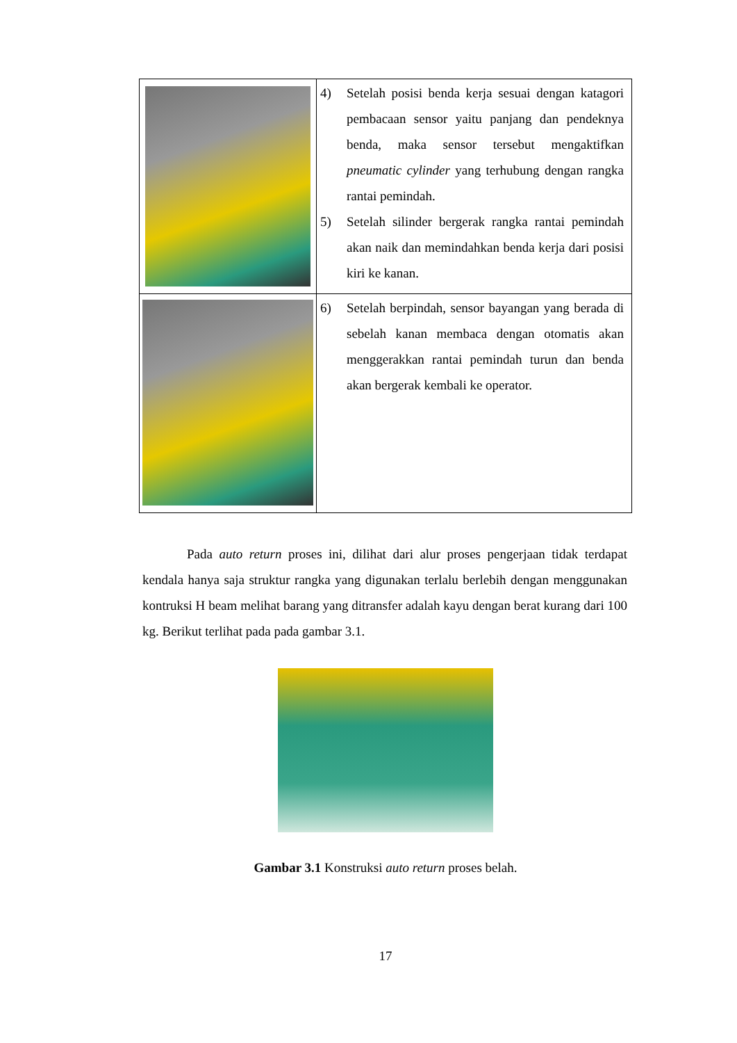| | 4) Setelah posisi benda kerja sesuai dengan katagori pembacaan sensor yaitu panjang dan pendeknya benda, maka sensor tersebut mengaktifkan pneumatic cylinder yang terhubung dengan rangka rantai pemindah. 5) Setelah silinder bergerak rangka rantai pemindah akan naik dan memindahkan benda kerja dari posisi kiri ke kanan. |
| | 6) Setelah berpindah, sensor bayangan yang berada di sebelah kanan membaca dengan otomatis akan menggerakkan rantai pemindah turun dan benda akan bergerak kembali ke operator. |
Pada auto return proses ini, dilihat dari alur proses pengerjaan tidak terdapat kendala hanya saja struktur rangka yang digunakan terlalu berlebih dengan menggunakan kontruksi H beam melihat barang yang ditransfer adalah kayu dengan berat kurang dari 100 kg. Berikut terlihat pada pada gambar 3.1.
Gambar 3.1 Konstruksi auto return proses belah.
17